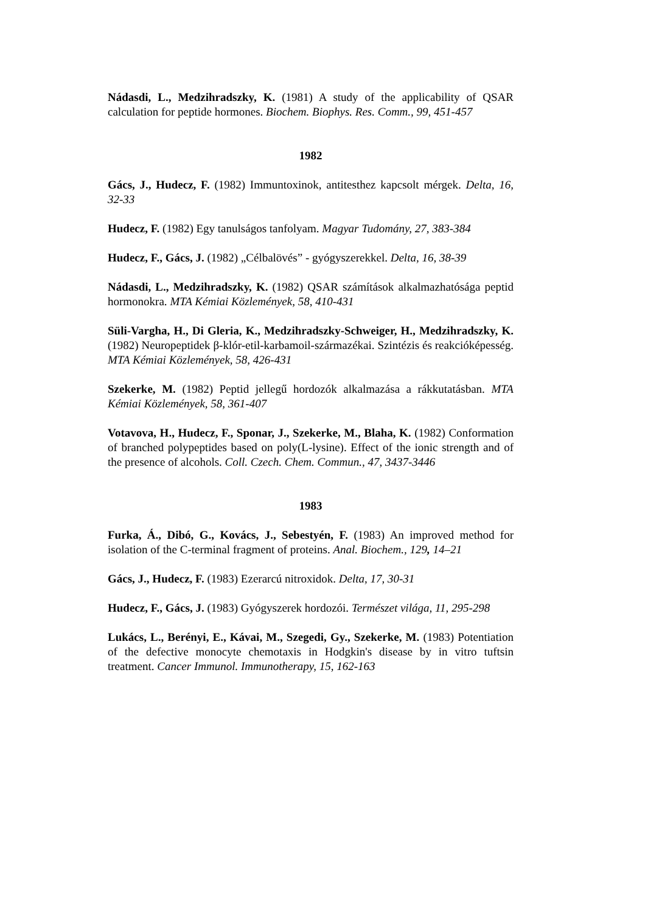Nádasdi, L., Medzihradszky, K. (1981) A study of the applicability of QSAR calculation for peptide hormones. Biochem. Biophys. Res. Comm., 99, 451-457
1982
Gács, J., Hudecz, F. (1982) Immuntoxinok, antitesthez kapcsolt mérgek. Delta, 16, 32-33
Hudecz, F. (1982) Egy tanulságos tanfolyam. Magyar Tudomány, 27, 383-384
Hudecz, F., Gács, J. (1982) „Célbalövés” - gyógyszerekkel. Delta, 16, 38-39
Nádasdi, L., Medzihradszky, K. (1982) QSAR számítások alkalmazhatósága peptid hormonokra. MTA Kémiai Közlemények, 58, 410-431
Süli-Vargha, H., Di Gleria, K., Medzihradszky-Schweiger, H., Medzihradszky, K. (1982) Neuropeptidek β-klór-etil-karbamoil-származékai. Szintézis és reakcióképesség. MTA Kémiai Közlemények, 58, 426-431
Szekerke, M. (1982) Peptid jellegű hordozók alkalmazása a rákkutatásban. MTA Kémiai Közlemények, 58, 361-407
Votavova, H., Hudecz, F., Sponar, J., Szekerke, M., Blaha, K. (1982) Conformation of branched polypeptides based on poly(L-lysine). Effect of the ionic strength and of the presence of alcohols. Coll. Czech. Chem. Commun., 47, 3437-3446
1983
Furka, Á., Dibó, G., Kovács, J., Sebestyén, F. (1983) An improved method for isolation of the C-terminal fragment of proteins. Anal. Biochem., 129, 14–21
Gács, J., Hudecz, F. (1983) Ezerarcú nitroxidok. Delta, 17, 30-31
Hudecz, F., Gács, J. (1983) Gyógyszerek hordozói. Természet világa, 11, 295-298
Lukács, L., Berényi, E., Kávai, M., Szegedi, Gy., Szekerke, M. (1983) Potentiation of the defective monocyte chemotaxis in Hodgkin's disease by in vitro tuftsin treatment. Cancer Immunol. Immunotherapy, 15, 162-163